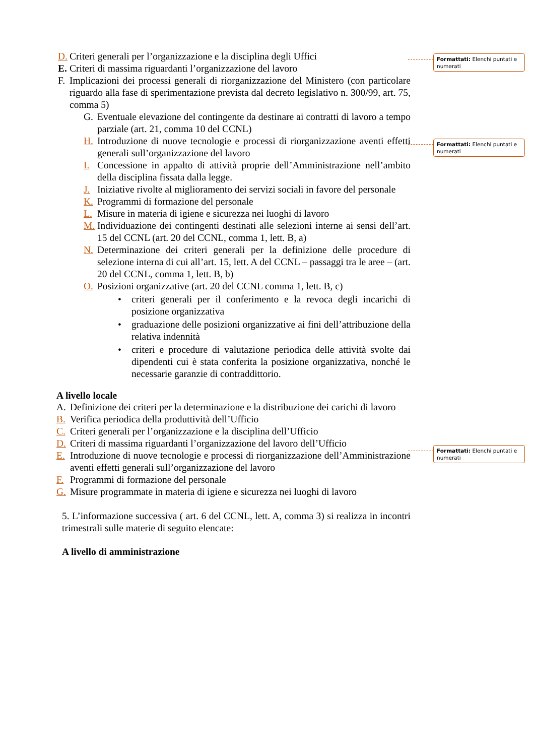D. Criteri generali per l’organizzazione e la disciplina degli Uffici
E. Criteri di massima riguardanti l’organizzazione del lavoro
F. Implicazioni dei processi generali di riorganizzazione del Ministero (con particolare riguardo alla fase di sperimentazione prevista dal decreto legislativo n. 300/99, art. 75, comma 5)
G. Eventuale elevazione del contingente da destinare ai contratti di lavoro a tempo parziale (art. 21, comma 10 del CCNL)
H. Introduzione di nuove tecnologie e processi di riorganizzazione aventi effetti generali sull’organizzazione del lavoro
I. Concessione in appalto di attività proprie dell’Amministrazione nell’ambito della disciplina fissata dalla legge.
J. Iniziative rivolte al miglioramento dei servizi sociali in favore del personale
K. Programmi di formazione del personale
L. Misure in materia di igiene e sicurezza nei luoghi di lavoro
M. Individuazione dei contingenti destinati alle selezioni interne ai sensi dell’art. 15 del CCNL (art. 20 del CCNL, comma 1, lett. B, a)
N. Determinazione dei criteri generali per la definizione delle procedure di selezione interna di cui all’art. 15, lett. A del CCNL – passaggi tra le aree – (art. 20 del CCNL, comma 1, lett. B, b)
O. Posizioni organizzative (art. 20 del CCNL comma 1, lett. B, c)
• criteri generali per il conferimento e la revoca degli incarichi di posizione organizzativa
• graduazione delle posizioni organizzative ai fini dell’attribuzione della relativa indennità
• criteri e procedure di valutazione periodica delle attività svolte dai dipendenti cui è stata conferita la posizione organizzativa, nonché le necessarie garanzie di contraddittorio.
A livello locale
A. Definizione dei criteri per la determinazione e la distribuzione dei carichi di lavoro
B. Verifica periodica della produttività dell’Ufficio
C. Criteri generali per l’organizzazione e la disciplina dell’Ufficio
D. Criteri di massima riguardanti l’organizzazione del lavoro dell’Ufficio
E. Introduzione di nuove tecnologie e processi di riorganizzazione dell’Amministrazione aventi effetti generali sull’organizzazione del lavoro
F. Programmi di formazione del personale
G. Misure programmate in materia di igiene e sicurezza nei luoghi di lavoro
5. L’informazione successiva ( art. 6 del CCNL, lett. A, comma 3) si realizza in incontri trimestrali sulle materie di seguito elencate:
A livello di amministrazione
Formattati: Elenchi puntati e numerati
Formattati: Elenchi puntati e numerati
Formattati: Elenchi puntati e numerati